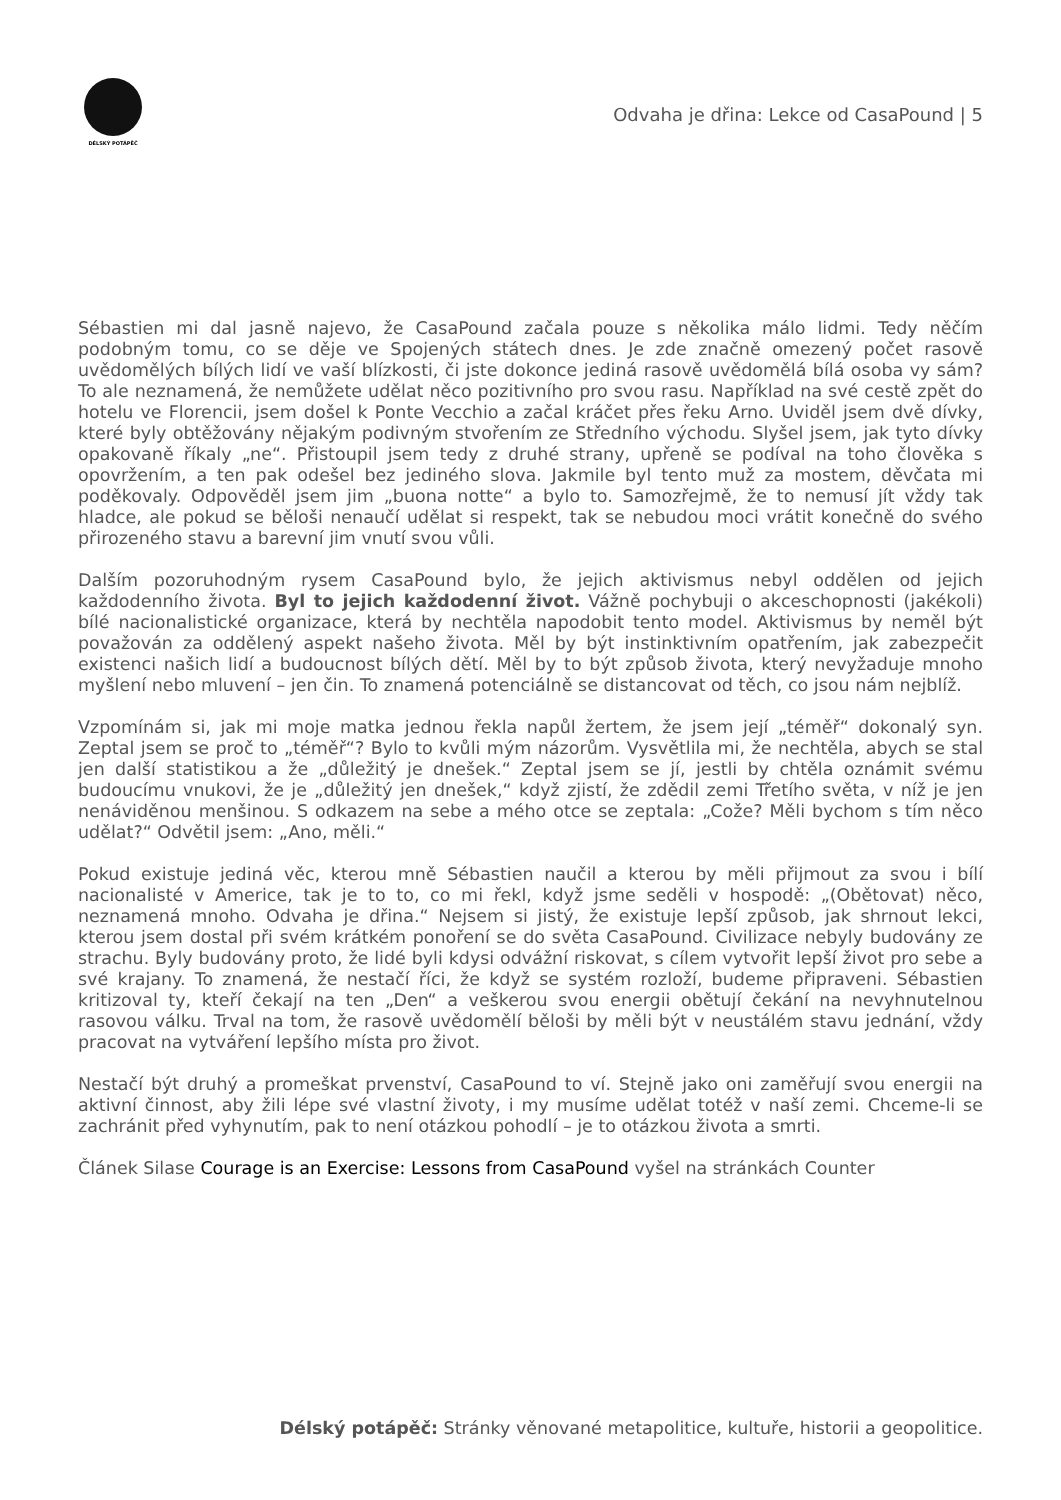DÉLSKÝ POTÁPĚČ
Odvaha je dřina: Lekce od CasaPound | 5
Sébastien mi dal jasně najevo, že CasaPound začala pouze s několika málo lidmi. Tedy něčím podobným tomu, co se děje ve Spojených státech dnes. Je zde značně omezený počet rasově uvědomělých bílých lidí ve vaší blízkosti, či jste dokonce jediná rasově uvědomělá bílá osoba vy sám? To ale neznamená, že nemůžete udělat něco pozitivního pro svou rasu. Například na své cestě zpět do hotelu ve Florencii, jsem došel k Ponte Vecchio a začal kráčet přes řeku Arno. Uviděl jsem dvě dívky, které byly obtěžovány nějakým podivným stvořením ze Středního východu. Slyšel jsem, jak tyto dívky opakovaně říkaly „ne“. Přistoupil jsem tedy z druhé strany, upřeně se podíval na toho člověka s opovržením, a ten pak odešel bez jediného slova. Jakmile byl tento muž za mostem, děvčata mi poděkovaly. Odpověděl jsem jim „buona notte“ a bylo to. Samozřejmě, že to nemusí jít vždy tak hladce, ale pokud se běloši nenaučí udělat si respekt, tak se nebudou moci vrátit konečně do svého přirozeného stavu a barevní jim vnutí svou vůli.
Dalším pozoruhodným rysem CasaPound bylo, že jejich aktivismus nebyl oddělen od jejich každodenního života. Byl to jejich každodenní život. Vážně pochybuji o akceschopnosti (jakékoli) bílé nacionalistické organizace, která by nechtěla napodobit tento model. Aktivismus by neměl být považován za oddělený aspekt našeho života. Měl by být instinktivním opatřením, jak zabezpečit existenci našich lidí a budoucnost bílých dětí. Měl by to být způsob života, který nevyžaduje mnoho myšlení nebo mluvení – jen čin. To znamená potenciálně se distancovat od těch, co jsou nám nejblíž.
Vzpomínám si, jak mi moje matka jednou řekla napůl žertem, že jsem její „téměř“ dokonalý syn. Zeptal jsem se proč to „téměř“? Bylo to kvůli mým názorům. Vysvětlila mi, že nechtěla, abych se stal jen další statistikou a že „důležitý je dnešek.“ Zeptal jsem se jí, jestli by chtěla oznámit svému budoucímu vnukovi, že je „důležitý jen dnešek,“ když zjistí, že zdědil zemi Třetího světa, v níž je jen nenáviděnou menšinou. S odkazem na sebe a mého otce se zeptala: „Cože? Měli bychom s tím něco udělat?“ Odvětil jsem: „Ano, měli.“
Pokud existuje jediná věc, kterou mně Sébastien naučil a kterou by měli přijmout za svou i bílí nacionalisté v Americe, tak je to to, co mi řekl, když jsme seděli v hospodě: „(Obětovat) něco, neznamená mnoho. Odvaha je dřina.“ Nejsem si jistý, že existuje lepší způsob, jak shrnout lekci, kterou jsem dostal při svém krátkém ponoření se do světa CasaPound. Civilizace nebyly budovány ze strachu. Byly budovány proto, že lidé byli kdysi odvážní riskovat, s cílem vytvořit lepší život pro sebe a své krajany. To znamená, že nestačí říci, že když se systém rozloží, budeme připraveni. Sébastien kritizoval ty, kteří čekají na ten „Den“ a veškerou svou energii obětují čekání na nevyhnutelnou rasovou válku. Trval na tom, že rasově uvědomělí běloši by měli být v neustálém stavu jednání, vždy pracovat na vytváření lepšího místa pro život.
Nestačí být druhý a promeškat prvenství, CasaPound to ví. Stejně jako oni zaměřují svou energii na aktivní činnost, aby žili lépe své vlastní životy, i my musíme udělat totéž v naší zemi. Chceme-li se zachránit před vyhynutím, pak to není otázkou pohodlí – je to otázkou života a smrti.
Článek Silase Courage is an Exercise: Lessons from CasaPound vyšel na stránkách Counter
Délský potápěč: Stránky věnované metapolitice, kultuře, historii a geopolitice.